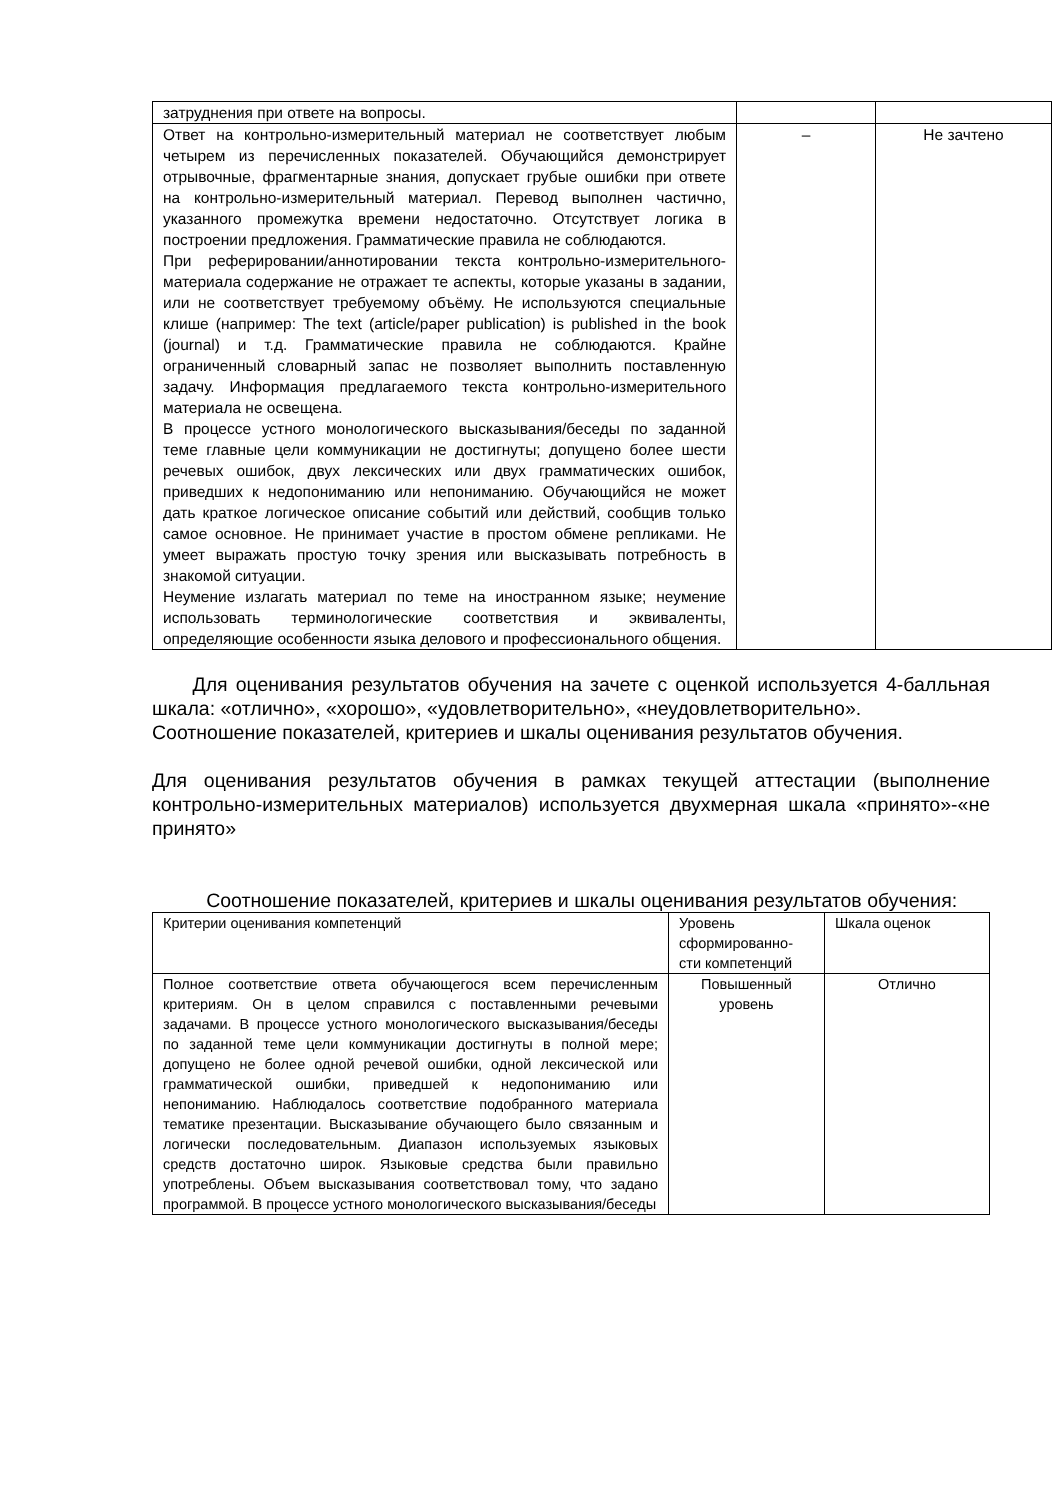| затруднения при ответе на вопросы. | | |
| Ответ на контрольно-измерительный материал не соответствует любым четырем из перечисленных показателей. Обучающийся демонстрирует отрывочные, фрагментарные знания, допускает грубые ошибки при ответе на контрольно-измерительный материал. Перевод выполнен частично, указанного промежутка времени недостаточно. Отсутствует логика в построении предложения. Грамматические правила не соблюдаются. При реферировании/аннотировании текста контрольно-измерительного-материала содержание не отражает те аспекты, которые указаны в задании, или не соответствует требуемому объёму. Не используются специальные клише (например: The text (article/paper publication) is published in the book (journal) и т.д. Грамматические правила не соблюдаются. Крайне ограниченный словарный запас не позволяет выполнить поставленную задачу. Информация предлагаемого текста контрольно-измерительного материала не освещена. В процессе устного монологического высказывания/беседы по заданной теме главные цели коммуникации не достигнуты; допущено более шести речевых ошибок, двух лексических или двух грамматических ошибок, приведших к недопониманию или непониманию. Обучающийся не может дать краткое логическое описание событий или действий, сообщив только самое основное. Не принимает участие в простом обмене репликами. Не умеет выражать простую точку зрения или высказывать потребность в знакомой ситуации. Неумение излагать материал по теме на иностранном языке; неумение использовать терминологические соответствия и эквиваленты, определяющие особенности языка делового и профессионального общения. | – | Не зачтено |
Для оценивания результатов обучения на зачете с оценкой используется 4-балльная шкала: «отлично», «хорошо», «удовлетворительно», «неудовлетворительно».
Соотношение показателей, критериев и шкалы оценивания результатов обучения.
Для оценивания результатов обучения в рамках текущей аттестации (выполнение контрольно-измерительных материалов) используется двухмерная шкала «принято»-«не принято»
Соотношение показателей, критериев и шкалы оценивания результатов обучения:
| Критерии оценивания компетенций | Уровень сформированно-сти компетенций | Шкала оценок |
| Полное соответствие ответа обучающегося всем перечисленным критериям. Он в целом справился с поставленными речевыми задачами. В процессе устного монологического высказывания/беседы по заданной теме цели коммуникации достигнуты в полной мере; допущено не более одной речевой ошибки, одной лексической или грамматической ошибки, приведшей к недопониманию или непониманию. Наблюдалось соответствие подобранного материала тематике презентации. Высказывание обучающего было связанным и логически последовательным. Диапазон используемых языковых средств достаточно широк. Языковые средства были правильно употреблены. Объем высказывания соответствовал тому, что задано программой. В процессе устного монологического высказывания/беседы | Повышенный уровень | Отлично |